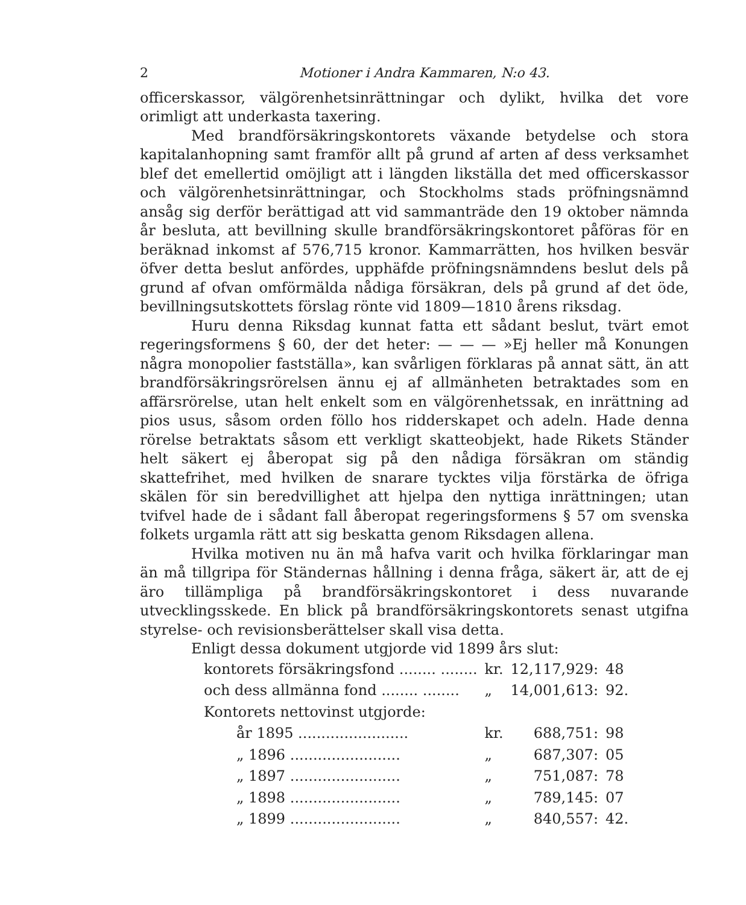2 Motioner i Andra Kammaren, N:o 43.
officerskassor, välgörenhetsinrättningar och dylikt, hvilka det vore orimligt att underkasta taxering.
Med brandförsäkringskontorets växande betydelse och stora kapitalanhopning samt framför allt på grund af arten af dess verksamhet blef det emellertid omöjligt att i längden likställa det med officerskassor och välgörenhetsinrättningar, och Stockholms stads pröfningsnämnd ansåg sig derför berättigad att vid sammanträde den 19 oktober nämnda år besluta, att bevillning skulle brandförsäkringskontoret påföras för en beräknad inkomst af 576,715 kronor. Kammarrätten, hos hvilken besvär öfver detta beslut anfördes, upphäfde pröfningsnämndens beslut dels på grund af ofvan omförmälda nådiga försäkran, dels på grund af det öde, bevillningsutskottets förslag rönte vid 1809—1810 årens riksdag.
Huru denna Riksdag kunnat fatta ett sådant beslut, tvärt emot regeringsformens § 60, der det heter: — — — »Ej heller må Konungen några monopolier fastställa», kan svårligen förklaras på annat sätt, än att brandförsäkringsrörelsen ännu ej af allmänheten betraktades som en affärsrörelse, utan helt enkelt som en välgörenhetssak, en inrättning ad pios usus, såsom orden föllo hos ridderskapet och adeln. Hade denna rörelse betraktats såsom ett verkligt skatteobjekt, hade Rikets Ständer helt säkert ej åberopat sig på den nådiga försäkran om ständig skattefrihet, med hvilken de snarare tycktes vilja förstärka de öfriga skälen för sin beredvillighet att hjelpa den nyttiga inrättningen; utan tvifvel hade de i sådant fall åberopat regeringsformens § 57 om svenska folkets urgamla rätt att sig beskatta genom Riksdagen allena.
Hvilka motiven nu än må hafva varit och hvilka förklaringar man än må tillgripa för Ständernas hållning i denna fråga, säkert är, att de ej äro tillämpliga på brandförsäkringskontoret i dess nuvarande utvecklingsskede. En blick på brandförsäkringskontorets senast utgifna styrelse- och revisionsberättelser skall visa detta.
Enligt dessa dokument utgjorde vid 1899 års slut:
| kontorets försäkringsfond ........ ........ | kr. | 12,117,929: | 48 |
| och dess allmänna fond ........ ........ | „ | 14,001,613: | 92. |
| Kontorets nettovinst utgjorde: | | | |
| år 1895 ........................ | kr. | 688,751: | 98 |
| „ 1896 ........................ | „ | 687,307: | 05 |
| „ 1897 ........................ | „ | 751,087: | 78 |
| „ 1898 ........................ | „ | 789,145: | 07 |
| „ 1899 ........................ | „ | 840,557: | 42. |